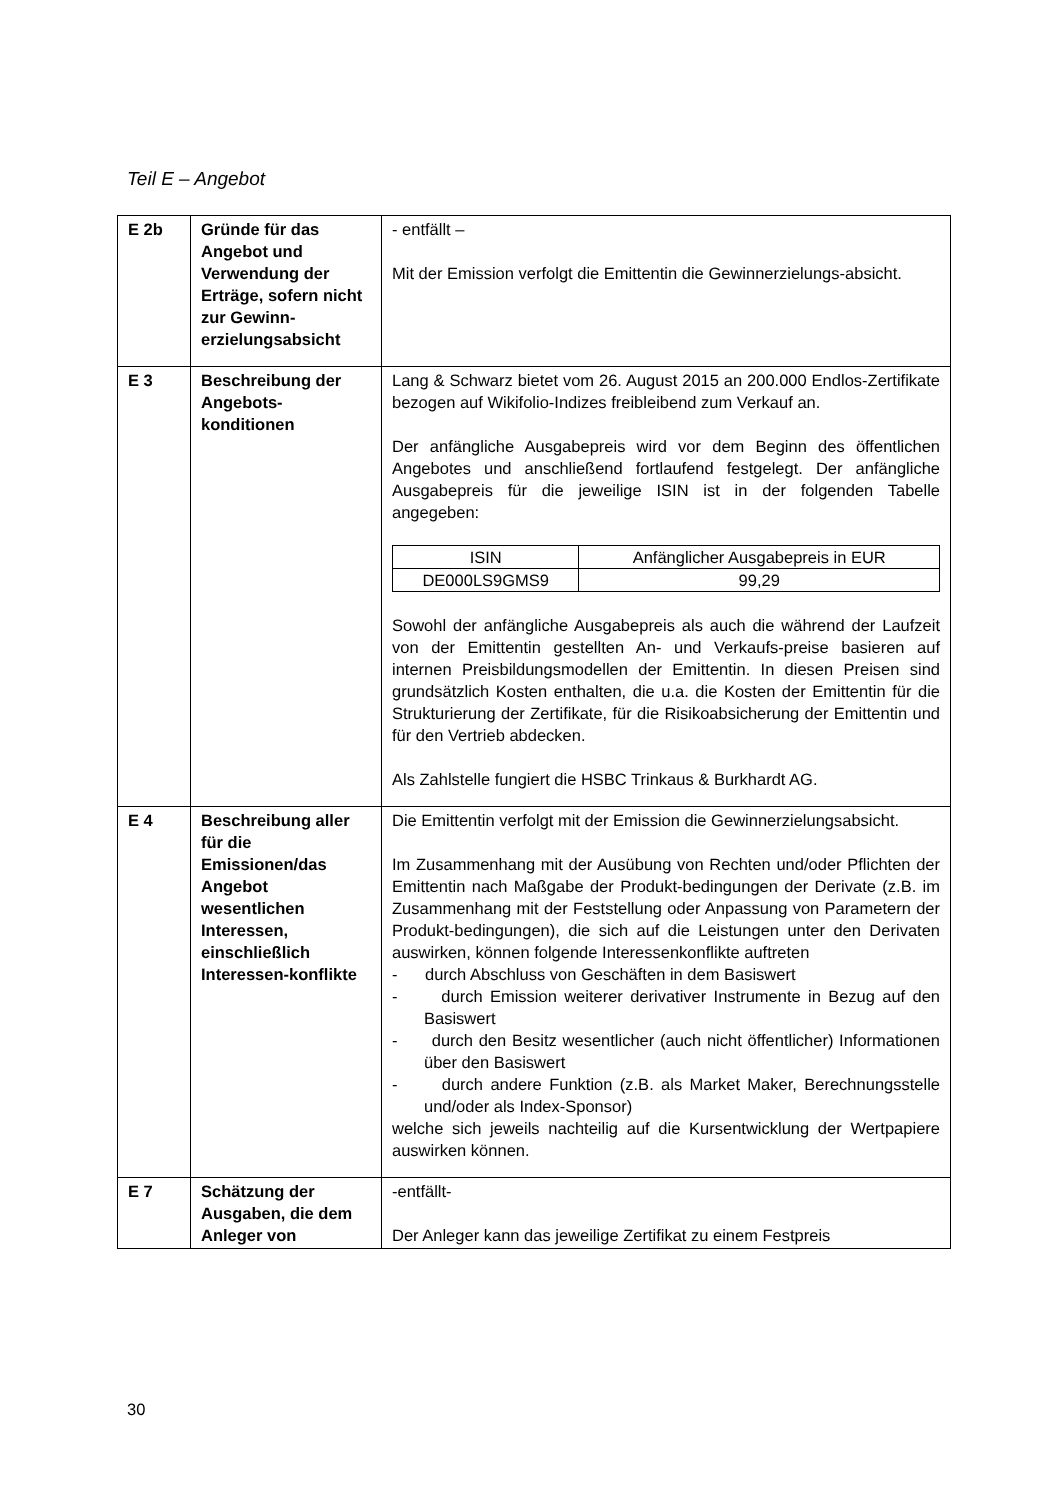Teil E – Angebot
| E 2b | Gründe für das Angebot und Verwendung der Erträge, sofern nicht zur Gewinn-erzielungsabsicht | - entfällt – Mit der Emission verfolgt die Emittentin die Gewinnerzielungs-absicht. |
| E 3 | Beschreibung der Angebots-konditionen | Lang & Schwarz bietet vom 26. August 2015 an 200.000 Endlos-Zertifikate bezogen auf Wikifolio-Indizes freibleibend zum Verkauf an. Der anfängliche Ausgabepreis wird vor dem Beginn des öffentlichen Angebotes und anschließend fortlaufend festgelegt. Der anfängliche Ausgabepreis für die jeweilige ISIN ist in der folgenden Tabelle angegeben: / ISIN / Anfänglicher Ausgabepreis in EUR / / DE000LS9GMS9 / 99,29 / Sowohl der anfängliche Ausgabepreis als auch die während der Laufzeit von der Emittentin gestellten An- und Verkaufs-preise basieren auf internen Preisbildungsmodellen der Emittentin. In diesen Preisen sind grundsätzlich Kosten enthalten, die u.a. die Kosten der Emittentin für die Strukturierung der Zertifikate, für die Risikoabsicherung der Emittentin und für den Vertrieb abdecken. Als Zahlstelle fungiert die HSBC Trinkaus & Burkhardt AG. |
| E 4 | Beschreibung aller für die Emissionen/das Angebot wesentlichen Interessen, einschließlich Interessen-konflikte | Die Emittentin verfolgt mit der Emission die Gewinnerzielungsabsicht. Im Zusammenhang mit der Ausübung von Rechten und/oder Pflichten der Emittentin nach Maßgabe der Produkt-bedingungen der Derivate (z.B. im Zusammenhang mit der Feststellung oder Anpassung von Parametern der Produkt-bedingungen), die sich auf die Leistungen unter den Derivaten auswirken, können folgende Interessenkonflikte auftreten - durch Abschluss von Geschäften in dem Basiswert - durch Emission weiterer derivativer Instrumente in Bezug auf den Basiswert - durch den Besitz wesentlicher (auch nicht öffentlicher) Informationen über den Basiswert - durch andere Funktion (z.B. als Market Maker, Berechnungsstelle und/oder als Index-Sponsor) welche sich jeweils nachteilig auf die Kursentwicklung der Wertpapiere auswirken können. |
| E 7 | Schätzung der Ausgaben, die dem Anleger von | -entfällt- Der Anleger kann das jeweilige Zertifikat zu einem Festpreis |
30